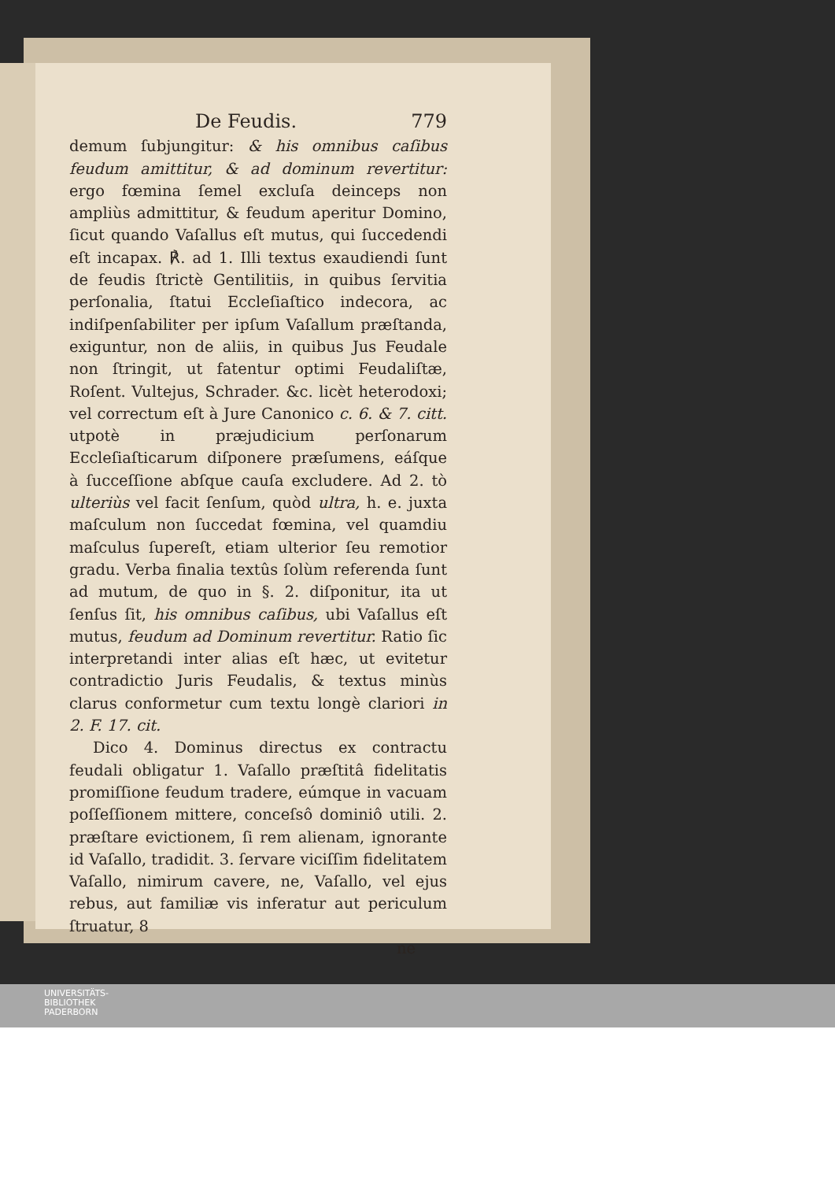De Feudis. 779
demum ſubjungitur: & his omnibus caſibus feudum amittitur, & ad dominum revertitur: ergo fœmina ſemel excluſa deinceps non ampliùs admittitur, & feudum aperitur Domino, ſicut quando Vaſallus eſt mutus, qui ſuccedendi eſt incapax. ℟. ad 1. Illi textus exaudiendi ſunt de feudis ſtrictè Gentilitiis, in quibus ſervitia perſonalia, ſtatui Eccleſiaſtico indecora, ac indiſpenſabiliter per ipſum Vaſallum præſtanda, exiguntur, non de aliis, in quibus Jus Feudale non ſtringit, ut fatentur optimi Feudaliſtæ, Roſent. Vultejus, Schrader. &c. licèt heterodoxi; vel correctum eſt à Jure Canonico c. 6. & 7. citt. utpotè in præjudicium perſonarum Eccleſiaſticarum diſponere præſumens, eáſque à ſucceſſione abſque cauſa excludere. Ad 2. tò ulteriùs vel facit ſenſum, quòd ultra, h. e. juxta maſculum non ſuccedat fœmina, vel quamdiu maſculus ſupereſt, etiam ulterior ſeu remotior gradu. Verba finalia textûs ſolùm referenda ſunt ad mutum, de quo in §. 2. diſponitur, ita ut ſenſus ſit, his omnibus caſibus, ubi Vaſallus eſt mutus, feudum ad Dominum revertitur. Ratio ſic interpretandi inter alias eſt hæc, ut evitetur contradictio Juris Feudalis, & textus minùs clarus conformetur cum textu longè clariori in 2. F. 17. cit.
Dico 4. Dominus directus ex contractu feudali obligatur 1. Vaſallo præſtitâ fidelitatis promiſſione feudum tradere, eúmque in vacuam poſſeſſionem mittere, conceſsô dominiô utili. 2. præſtare evictionem, ſi rem alienam, ignorante id Vaſallo, tradidit. 3. ſervare viciſſim fidelitatem Vaſallo, nimirum cavere, ne, Vaſallo, vel ejus rebus, aut familiæ vis inferatur aut periculum ſtruatur, 8
ne
UNIVERSITÄTS-
BIBLIOTHEK
PADERBORN